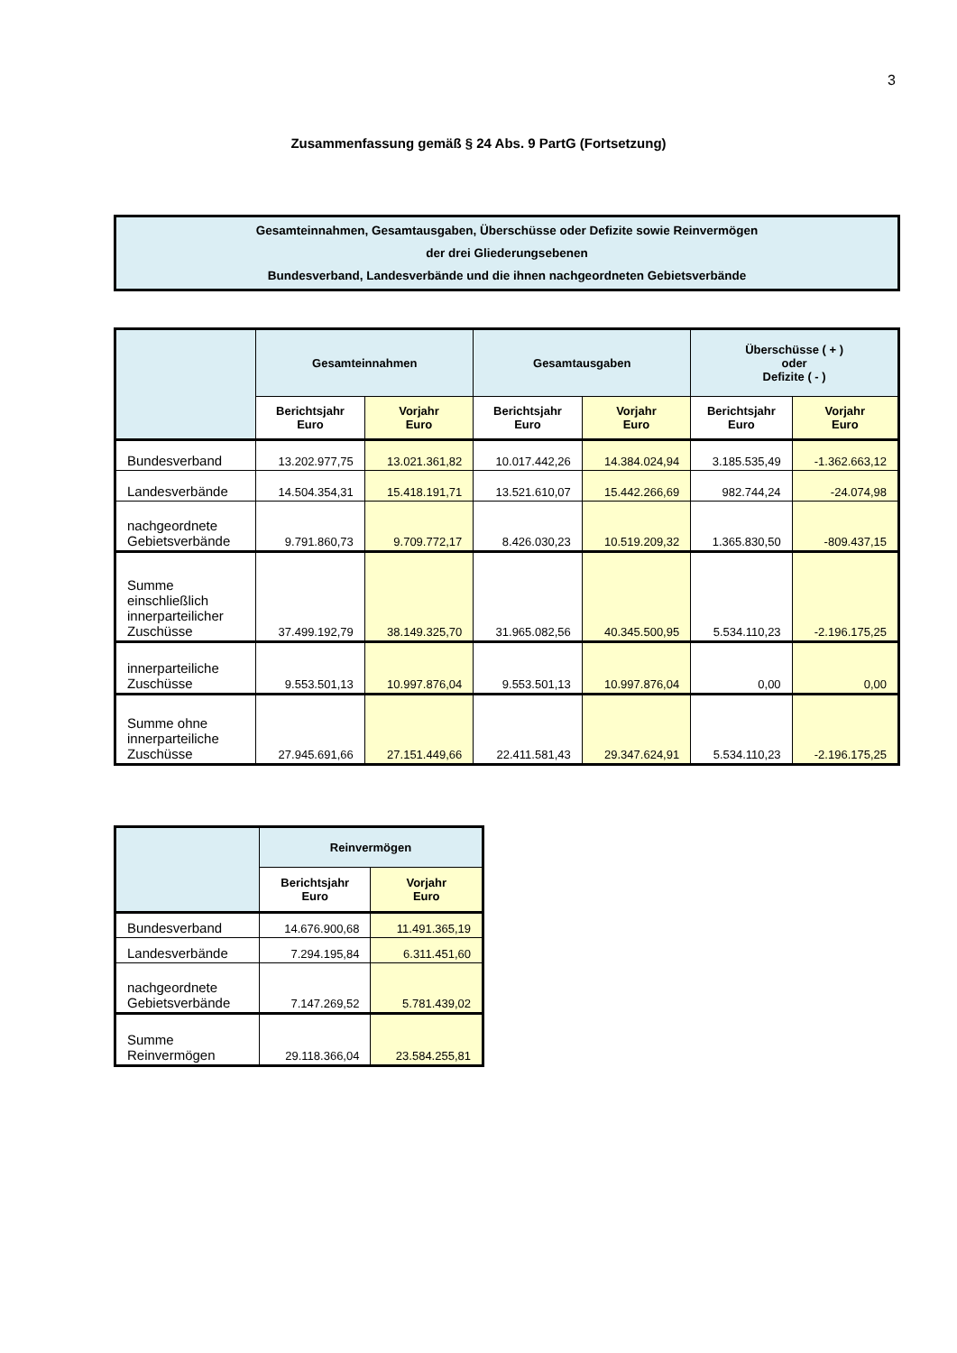3
Zusammenfassung gemäß § 24 Abs. 9 PartG (Fortsetzung)
Gesamteinnahmen, Gesamtausgaben, Überschüsse oder Defizite sowie Reinvermögen
der drei Gliederungsebenen
Bundesverband, Landesverbände und die ihnen nachgeordneten Gebietsverbände
| | Gesamteinnahmen | | Gesamtausgaben | | Überschüsse ( + ) oder Defizite ( - ) | |
| --- | --- | --- | --- | --- | --- | --- |
| | Berichtsjahr Euro | Vorjahr Euro | Berichtsjahr Euro | Vorjahr Euro | Berichtsjahr Euro | Vorjahr Euro |
| Bundesverband | 13.202.977,75 | 13.021.361,82 | 10.017.442,26 | 14.384.024,94 | 3.185.535,49 | -1.362.663,12 |
| Landesverbände | 14.504.354,31 | 15.418.191,71 | 13.521.610,07 | 15.442.266,69 | 982.744,24 | -24.074,98 |
| nachgeordnete Gebietsverbände | 9.791.860,73 | 9.709.772,17 | 8.426.030,23 | 10.519.209,32 | 1.365.830,50 | -809.437,15 |
| Summe einschließlich innerparteilicher Zuschüsse | 37.499.192,79 | 38.149.325,70 | 31.965.082,56 | 40.345.500,95 | 5.534.110,23 | -2.196.175,25 |
| innerparteiliche Zuschüsse | 9.553.501,13 | 10.997.876,04 | 9.553.501,13 | 10.997.876,04 | 0,00 | 0,00 |
| Summe ohne innerparteiliche Zuschüsse | 27.945.691,66 | 27.151.449,66 | 22.411.581,43 | 29.347.624,91 | 5.534.110,23 | -2.196.175,25 |
| | Reinvermögen | |
| --- | --- | --- |
| | Berichtsjahr Euro | Vorjahr Euro |
| Bundesverband | 14.676.900,68 | 11.491.365,19 |
| Landesverbände | 7.294.195,84 | 6.311.451,60 |
| nachgeordnete Gebietsverbände | 7.147.269,52 | 5.781.439,02 |
| Summe Reinvermögen | 29.118.366,04 | 23.584.255,81 |